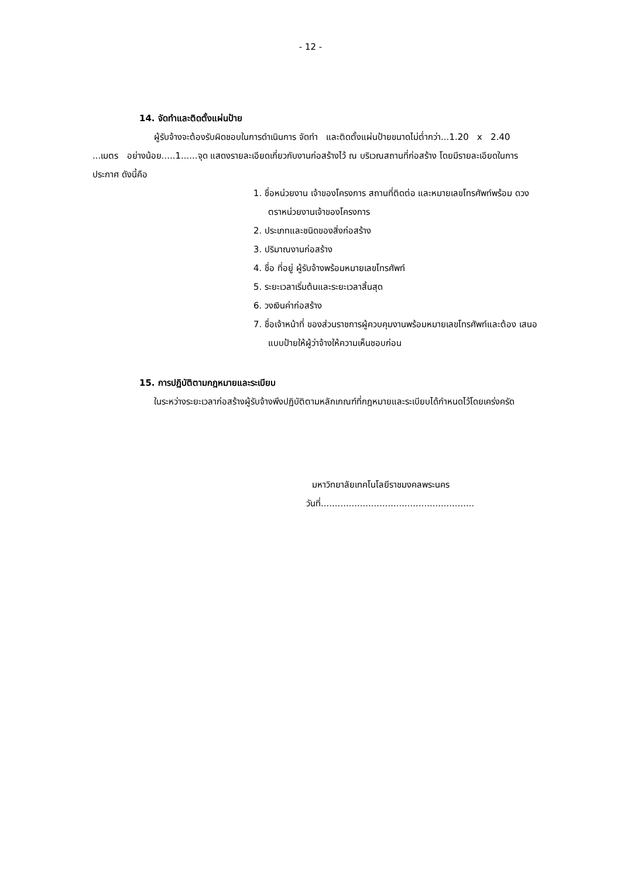- 12 -
14. จัดทำและติดตั้งแผ่นป้าย
ผู้รับจ้างจะต้องรับผิดชอบในการดำเนินการ จัดทำ และติดตั้งแผ่นป้ายขนาดไม่ต่ำกว่า...1.20 x 2.40 ...เมตร อย่างน้อย.....1......จุด แสดงรายละเอียดเกี่ยวกับงานก่อสร้างไว้ ณ บริเวณสถานที่ก่อสร้าง โดยมีรายละเอียดในการประกาศ ดังนี้คือ
1. ชื่อหน่วยงาน เจ้าของโครงการ สถานที่ติดต่อ และหมายเลขโทรศัพท์พร้อม ดวงตราหน่วยงานเจ้าของโครงการ
2. ประเภทและชนิดของสิ่งก่อสร้าง
3. ปริมาณงานก่อสร้าง
4. ชื่อ ที่อยู่ ผู้รับจ้างพร้อมหมายเลขโทรศัพท์
5. ระยะเวลาเริ่มต้นและระยะเวลาสิ้นสุด
6. วงเงินค่าก่อสร้าง
7. ชื่อเจ้าหน้าที่ ของส่วนราชการผู้ควบคุมงานพร้อมหมายเลขโทรศัพท์และต้อง เสนอแบบป้ายให้ผู้ว่าจ้างให้ความเห็นชอบก่อน
15. การปฏิบัติตามกฎหมายและระเบียบ
ในระหว่างระยะเวลาก่อสร้างผู้รับจ้างพึงปฏิบัติตามหลักเกณฑ์ที่กฎหมายและระเบียบได้กำหนดไว้โดยเคร่งครัด
มหาวิทยาลัยเทคโนโลยีราชมงคลพระนคร
วันที่.......................................................